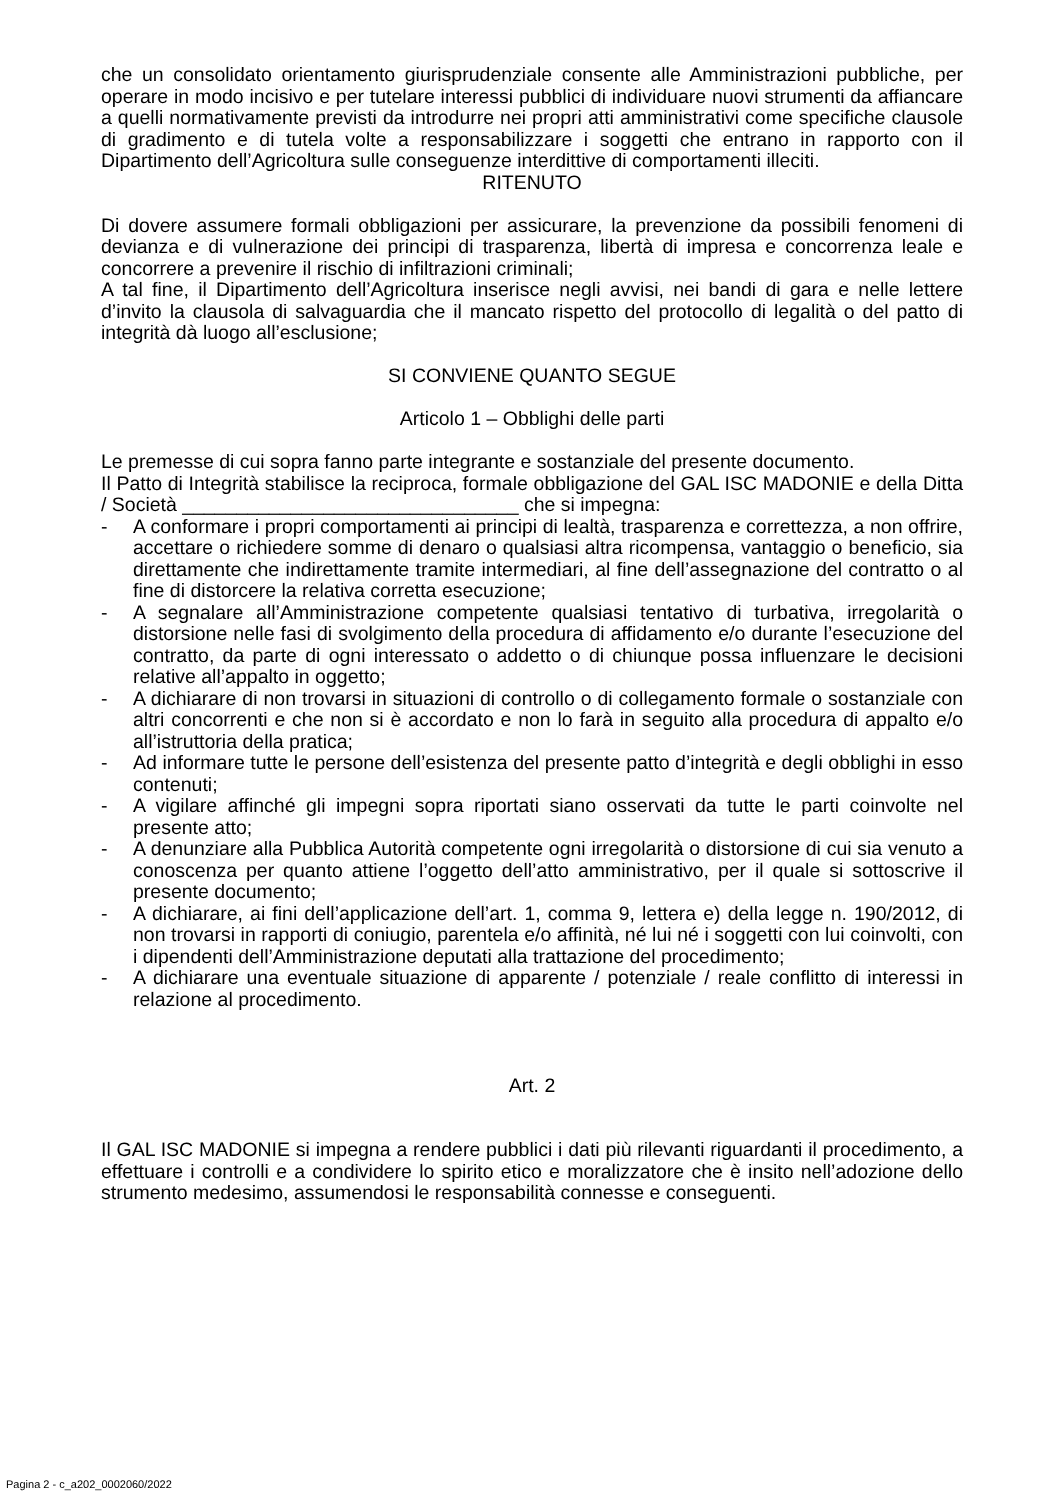che un consolidato orientamento giurisprudenziale consente alle Amministrazioni pubbliche, per operare in modo incisivo e per tutelare interessi pubblici di individuare nuovi strumenti da affiancare a quelli normativamente previsti da introdurre nei propri atti amministrativi come specifiche clausole di gradimento e di tutela volte a responsabilizzare i soggetti che entrano in rapporto con il Dipartimento dell’Agricoltura sulle conseguenze interdittive di comportamenti illeciti.
RITENUTO
Di dovere assumere formali obbligazioni per assicurare, la prevenzione da possibili fenomeni di devianza e di vulnerazione dei principi di trasparenza, libertà di impresa e concorrenza leale e concorrere a prevenire il rischio di infiltrazioni criminali;
A tal fine, il Dipartimento dell’Agricoltura inserisce negli avvisi, nei bandi di gara e nelle lettere d’invito la clausola di salvaguardia che il mancato rispetto del protocollo di legalità o del patto di integrità dà luogo all’esclusione;
SI CONVIENE QUANTO SEGUE
Articolo 1 – Obblighi delle parti
Le premesse di cui sopra fanno parte integrante e sostanziale del presente documento.
Il Patto di Integrità stabilisce la reciproca, formale obbligazione del GAL ISC MADONIE e della Ditta / Società _______________________________ che si impegna:
- A conformare i propri comportamenti ai principi di lealtà, trasparenza e correttezza, a non offrire, accettare o richiedere somme di denaro o qualsiasi altra ricompensa, vantaggio o beneficio, sia direttamente che indirettamente tramite intermediari, al fine dell’assegnazione del contratto o al fine di distorcere la relativa corretta esecuzione;
- A segnalare all’Amministrazione competente qualsiasi tentativo di turbativa, irregolarità o distorsione nelle fasi di svolgimento della procedura di affidamento e/o durante l’esecuzione del contratto, da parte di ogni interessato o addetto o di chiunque possa influenzare le decisioni relative all’appalto in oggetto;
- A dichiarare di non trovarsi in situazioni di controllo o di collegamento formale o sostanziale con altri concorrenti e che non si è accordato e non lo farà in seguito alla procedura di appalto e/o all’istruttoria della pratica;
- Ad informare tutte le persone dell’esistenza del presente patto d’integrità e degli obblighi in esso contenuti;
- A vigilare affinché gli impegni sopra riportati siano osservati da tutte le parti coinvolte nel presente atto;
- A denunziare alla Pubblica Autorità competente ogni irregolarità o distorsione di cui sia venuto a conoscenza per quanto attiene l’oggetto dell’atto amministrativo, per il quale si sottoscrive il presente documento;
- A dichiarare, ai fini dell’applicazione dell’art. 1, comma 9, lettera e) della legge n. 190/2012, di non trovarsi in rapporti di coniugio, parentela e/o affinità, né lui né i soggetti con lui coinvolti, con i dipendenti dell’Amministrazione deputati alla trattazione del procedimento;
- A dichiarare una eventuale situazione di apparente / potenziale / reale conflitto di interessi in relazione al procedimento.
Art. 2
Il GAL ISC MADONIE si impegna a rendere pubblici i dati più rilevanti riguardanti il procedimento, a effettuare i controlli e a condividere lo spirito etico e moralizzatore che è insito nell’adozione dello strumento medesimo, assumendosi le responsabilità connesse e conseguenti.
Pagina 2 - c_a202_0002060/2022